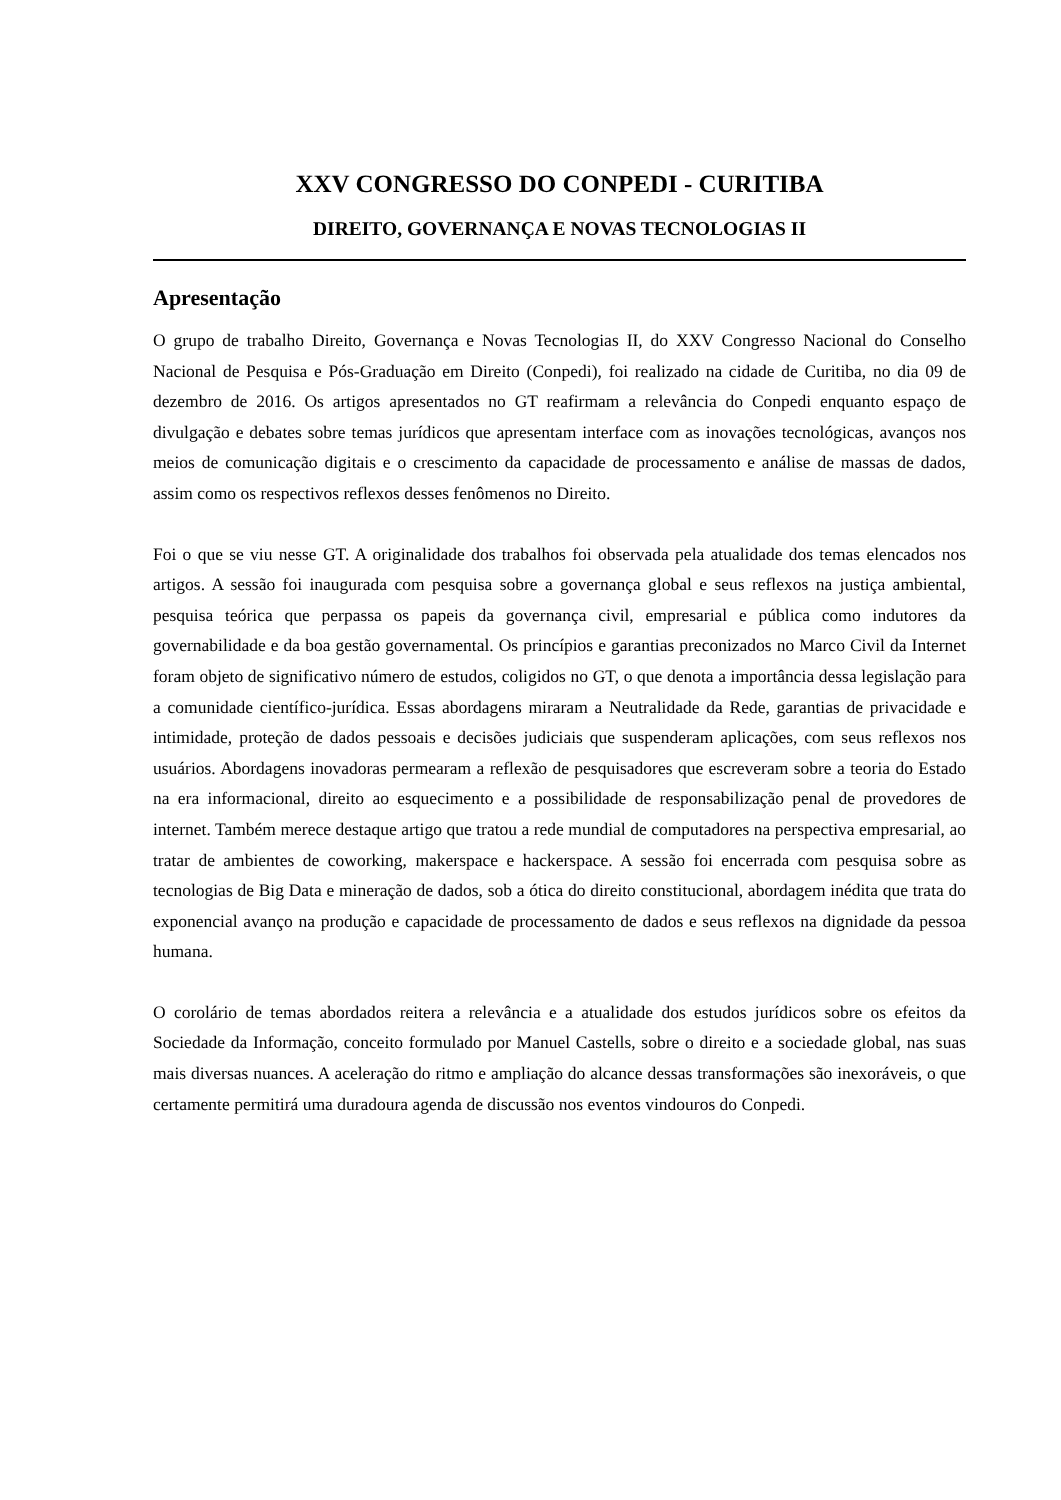XXV CONGRESSO DO CONPEDI - CURITIBA
DIREITO, GOVERNANÇA E NOVAS TECNOLOGIAS II
Apresentação
O grupo de trabalho Direito, Governança e Novas Tecnologias II, do XXV Congresso Nacional do Conselho Nacional de Pesquisa e Pós-Graduação em Direito (Conpedi), foi realizado na cidade de Curitiba, no dia 09 de dezembro de 2016. Os artigos apresentados no GT reafirmam a relevância do Conpedi enquanto espaço de divulgação e debates sobre temas jurídicos que apresentam interface com as inovações tecnológicas, avanços nos meios de comunicação digitais e o crescimento da capacidade de processamento e análise de massas de dados, assim como os respectivos reflexos desses fenômenos no Direito.
Foi o que se viu nesse GT. A originalidade dos trabalhos foi observada pela atualidade dos temas elencados nos artigos. A sessão foi inaugurada com pesquisa sobre a governança global e seus reflexos na justiça ambiental, pesquisa teórica que perpassa os papeis da governança civil, empresarial e pública como indutores da governabilidade e da boa gestão governamental. Os princípios e garantias preconizados no Marco Civil da Internet foram objeto de significativo número de estudos, coligidos no GT, o que denota a importância dessa legislação para a comunidade científico-jurídica. Essas abordagens miraram a Neutralidade da Rede, garantias de privacidade e intimidade, proteção de dados pessoais e decisões judiciais que suspenderam aplicações, com seus reflexos nos usuários. Abordagens inovadoras permearam a reflexão de pesquisadores que escreveram sobre a teoria do Estado na era informacional, direito ao esquecimento e a possibilidade de responsabilização penal de provedores de internet. Também merece destaque artigo que tratou a rede mundial de computadores na perspectiva empresarial, ao tratar de ambientes de coworking, makerspace e hackerspace. A sessão foi encerrada com pesquisa sobre as tecnologias de Big Data e mineração de dados, sob a ótica do direito constitucional, abordagem inédita que trata do exponencial avanço na produção e capacidade de processamento de dados e seus reflexos na dignidade da pessoa humana.
O corolário de temas abordados reitera a relevância e a atualidade dos estudos jurídicos sobre os efeitos da Sociedade da Informação, conceito formulado por Manuel Castells, sobre o direito e a sociedade global, nas suas mais diversas nuances. A aceleração do ritmo e ampliação do alcance dessas transformações são inexoráveis, o que certamente permitirá uma duradoura agenda de discussão nos eventos vindouros do Conpedi.